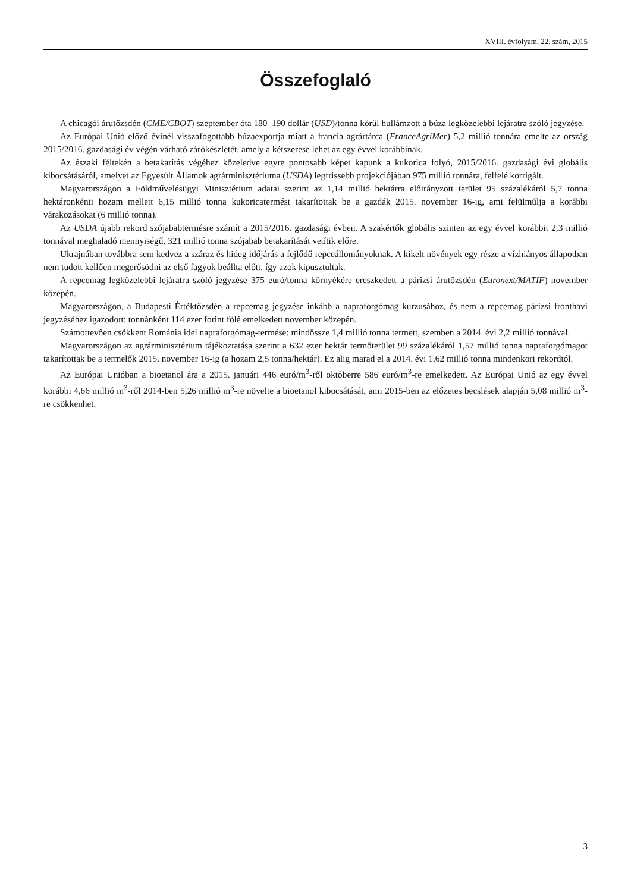XVIII. évfolyam, 22. szám, 2015
Összefoglaló
A chicagói árutőzsdén (CME/CBOT) szeptember óta 180–190 dollár (USD)/tonna körül hullámzott a búza legközelebbi lejáratra szóló jegyzése.
Az Európai Unió előző évinél visszafogottabb búzaexportja miatt a francia agrártárca (FranceAgriMer) 5,2 millió tonnára emelte az ország 2015/2016. gazdasági év végén várható zárókészletét, amely a kétszerese lehet az egy évvel korábbinak.
Az északi féltekén a betakarítás végéhez közeledve egyre pontosabb képet kapunk a kukorica folyó, 2015/2016. gazdasági évi globális kibocsátásáról, amelyet az Egyesült Államok agrárminisztériuma (USDA) legfrissebb projekciójában 975 millió tonnára, felfelé korrigált.
Magyarországon a Földművelésügyi Minisztérium adatai szerint az 1,14 millió hektárra előirányzott terület 95 százalékáról 5,7 tonna hektáronkénti hozam mellett 6,15 millió tonna kukoricatermést takarítottak be a gazdák 2015. november 16-ig, ami felülmúlja a korábbi várakozásokat (6 millió tonna).
Az USDA újabb rekord szójababtermésre számít a 2015/2016. gazdasági évben. A szakértők globális szinten az egy évvel korábbit 2,3 millió tonnával meghaladó mennyiségű, 321 millió tonna szójabab betakarítását vetítik előre.
Ukrajnában továbbra sem kedvez a száraz és hideg időjárás a fejlődő repceállományoknak. A kikelt növények egy része a vízhiányos állapotban nem tudott kellően megerősödni az első fagyok beállta előtt, így azok kipusztultak.
A repcemag legközelebbi lejáratra szóló jegyzése 375 euró/tonna környékére ereszkedett a párizsi árutőzsdén (Euronext/MATIF) november közepén.
Magyarországon, a Budapesti Értéktőzsdén a repcemag jegyzése inkább a napraforgómag kurzusához, és nem a repcemag párizsi fronthavi jegyzéséhez igazodott: tonnánként 114 ezer forint fölé emelkedett november közepén.
Számottevően csökkent Románia idei napraforgómag-termése: mindössze 1,4 millió tonna termett, szemben a 2014. évi 2,2 millió tonnával.
Magyarországon az agrárminisztérium tájékoztatása szerint a 632 ezer hektár termőterület 99 százalékáról 1,57 millió tonna napraforgómagot takarítottak be a termelők 2015. november 16-ig (a hozam 2,5 tonna/hektár). Ez alig marad el a 2014. évi 1,62 millió tonna mindenkori rekordtól.
Az Európai Unióban a bioetanol ára a 2015. januári 446 euró/m<sup>3</sup>-ről októberre 586 euró/m<sup>3</sup>-re emelkedett. Az Európai Unió az egy évvel korábbi 4,66 millió m<sup>3</sup>-ről 2014-ben 5,26 millió m<sup>3</sup>-re növelte a bioetanol kibocsátását, ami 2015-ben az előzetes becslések alapján 5,08 millió m<sup>3</sup>-re csökkenhet.
3